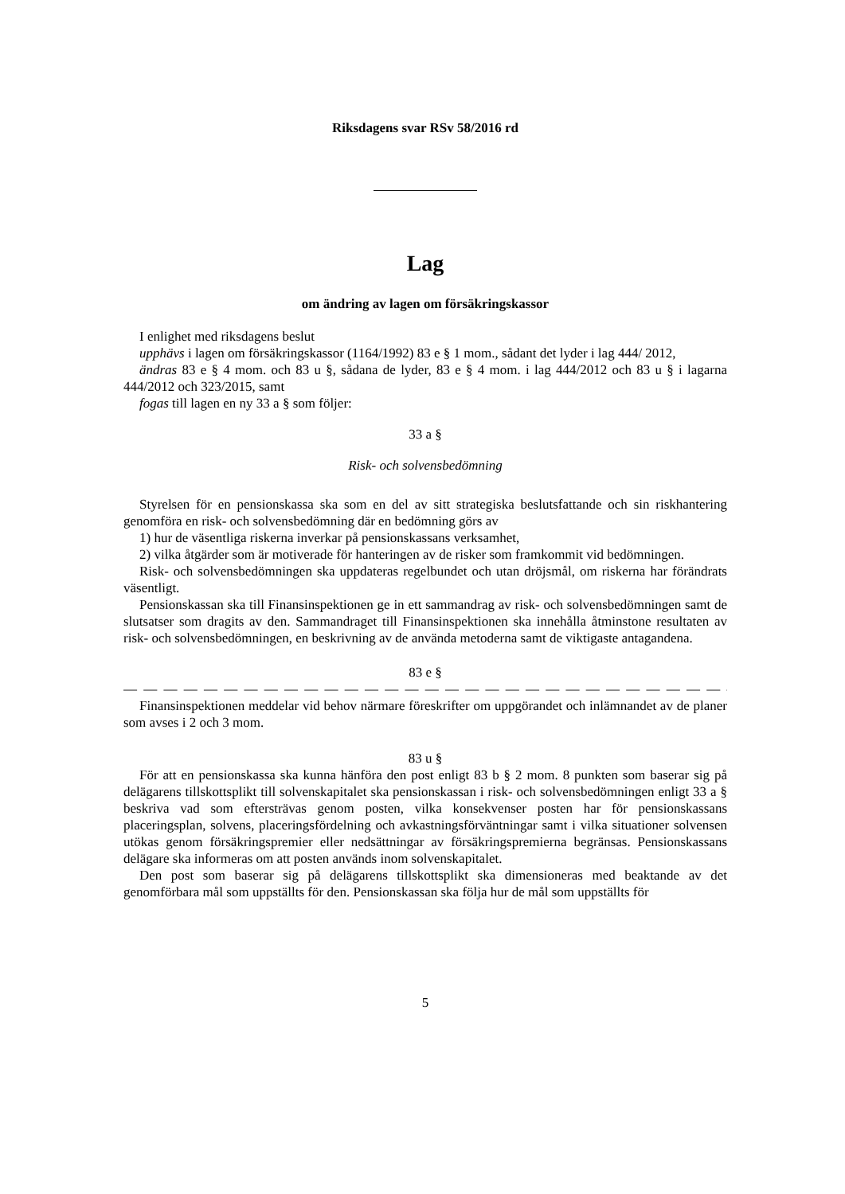Riksdagens svar RSv 58/2016 rd
Lag
om ändring av lagen om försäkringskassor
I enlighet med riksdagens beslut
upphävs i lagen om försäkringskassor (1164/1992) 83 e § 1 mom., sådant det lyder i lag 444/ 2012,
ändras 83 e § 4 mom. och 83 u §, sådana de lyder, 83 e § 4 mom. i lag 444/2012 och 83 u § i lagarna 444/2012 och 323/2015, samt
fogas till lagen en ny 33 a § som följer:
33 a §
Risk- och solvensbedömning
Styrelsen för en pensionskassa ska som en del av sitt strategiska beslutsfattande och sin riskhantering genomföra en risk- och solvensbedömning där en bedömning görs av
1) hur de väsentliga riskerna inverkar på pensionskassans verksamhet,
2) vilka åtgärder som är motiverade för hanteringen av de risker som framkommit vid bedömningen.
Risk- och solvensbedömningen ska uppdateras regelbundet och utan dröjsmål, om riskerna har förändrats väsentligt.
Pensionskassan ska till Finansinspektionen ge in ett sammandrag av risk- och solvensbedömningen samt de slutsatser som dragits av den. Sammandraget till Finansinspektionen ska innehålla åtminstone resultaten av risk- och solvensbedömningen, en beskrivning av de använda metoderna samt de viktigaste antagandena.
83 e §
— — — — — — — — — — — — — — — — — — — — — — — — — — — — — — —
Finansinspektionen meddelar vid behov närmare föreskrifter om uppgörandet och inlämnandet av de planer som avses i 2 och 3 mom.
83 u §
För att en pensionskassa ska kunna hänföra den post enligt 83 b § 2 mom. 8 punkten som baserar sig på delägarens tillskottsplikt till solvenskapitalet ska pensionskassan i risk- och solvensbedömningen enligt 33 a § beskriva vad som eftersträvas genom posten, vilka konsekvenser posten har för pensionskassans placeringsplan, solvens, placeringsfördelning och avkastningsförväntningar samt i vilka situationer solvensen utökas genom försäkringspremier eller nedsättningar av försäkringspremierna begränsas. Pensionskassans delägare ska informeras om att posten används inom solvenskapitalet.
Den post som baserar sig på delägarens tillskottsplikt ska dimensioneras med beaktande av det genomförbara mål som uppställts för den. Pensionskassan ska följa hur de mål som uppställts för
5